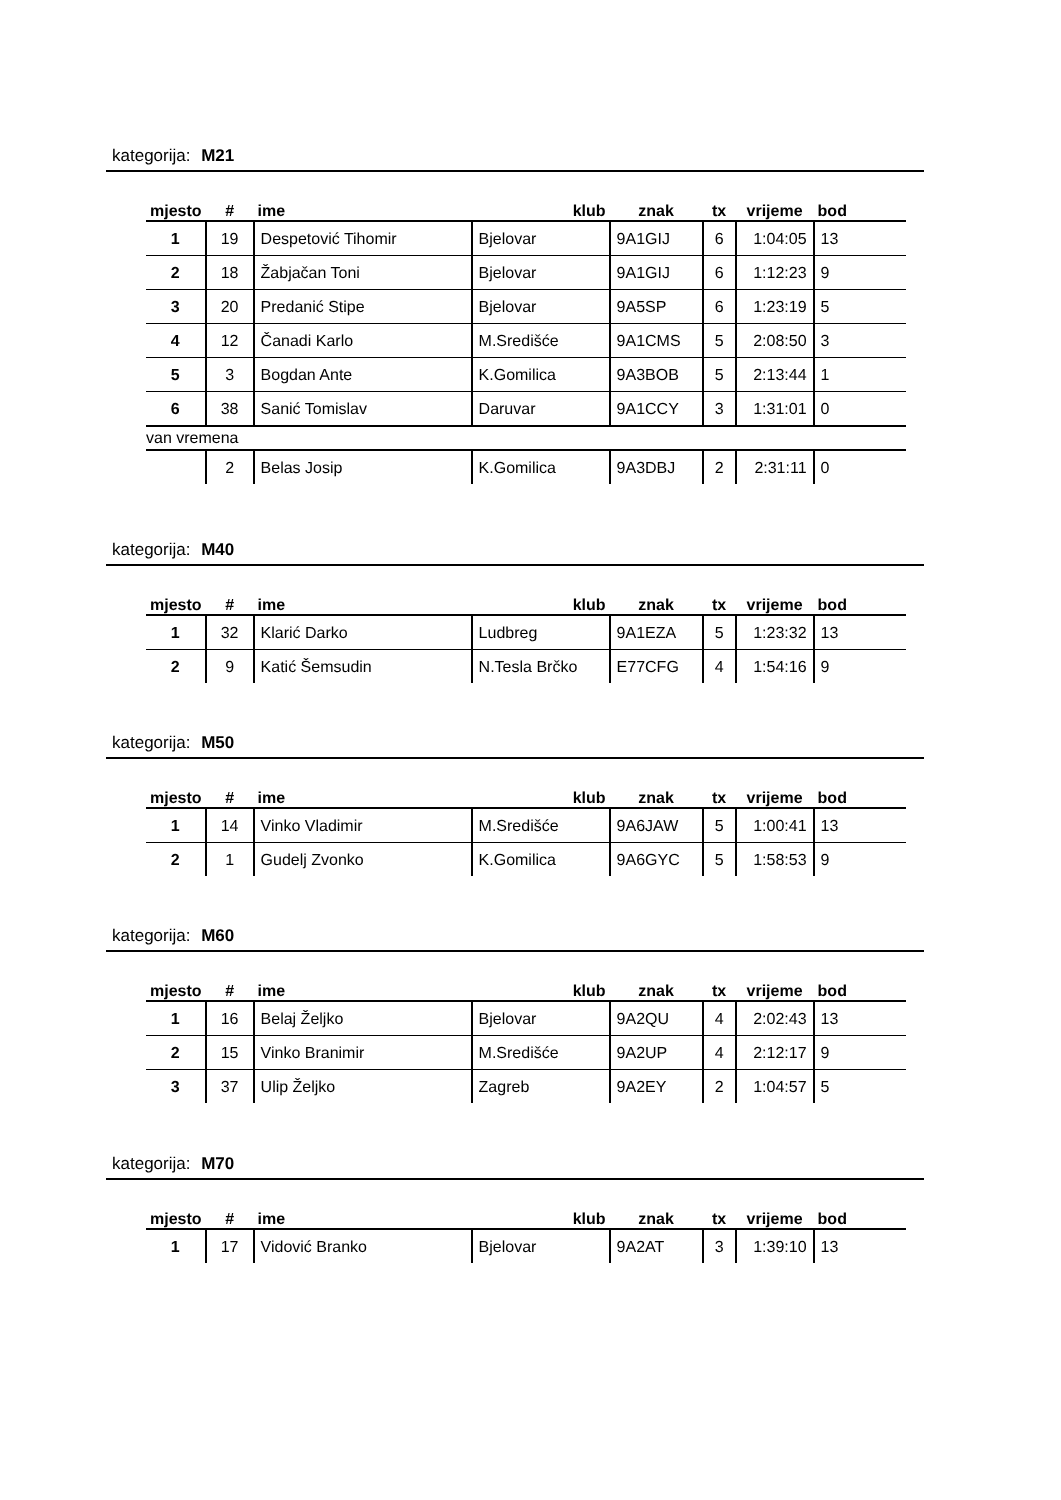kategorija: M21
| mjesto | # | ime | klub | znak | tx | vrijeme | bod |
| --- | --- | --- | --- | --- | --- | --- | --- |
| 1 | 19 | Despetović Tihomir | Bjelovar | 9A1GIJ | 6 | 1:04:05 | 13 |
| 2 | 18 | Žabjačan Toni | Bjelovar | 9A1GIJ | 6 | 1:12:23 | 9 |
| 3 | 20 | Predanić Stipe | Bjelovar | 9A5SP | 6 | 1:23:19 | 5 |
| 4 | 12 | Čanadi Karlo | M.Središće | 9A1CMS | 5 | 2:08:50 | 3 |
| 5 | 3 | Bogdan Ante | K.Gomilica | 9A3BOB | 5 | 2:13:44 | 1 |
| 6 | 38 | Sanić Tomislav | Daruvar | 9A1CCY | 3 | 1:31:01 | 0 |
| van vremena | | | | | | | |
| | 2 | Belas Josip | K.Gomilica | 9A3DBJ | 2 | 2:31:11 | 0 |
kategorija: M40
| mjesto | # | ime | klub | znak | tx | vrijeme | bod |
| --- | --- | --- | --- | --- | --- | --- | --- |
| 1 | 32 | Klarić Darko | Ludbreg | 9A1EZA | 5 | 1:23:32 | 13 |
| 2 | 9 | Katić Šemsudin | N.Tesla Brčko | E77CFG | 4 | 1:54:16 | 9 |
kategorija: M50
| mjesto | # | ime | klub | znak | tx | vrijeme | bod |
| --- | --- | --- | --- | --- | --- | --- | --- |
| 1 | 14 | Vinko Vladimir | M.Središće | 9A6JAW | 5 | 1:00:41 | 13 |
| 2 | 1 | Gudelj Zvonko | K.Gomilica | 9A6GYC | 5 | 1:58:53 | 9 |
kategorija: M60
| mjesto | # | ime | klub | znak | tx | vrijeme | bod |
| --- | --- | --- | --- | --- | --- | --- | --- |
| 1 | 16 | Belaj Željko | Bjelovar | 9A2QU | 4 | 2:02:43 | 13 |
| 2 | 15 | Vinko Branimir | M.Središće | 9A2UP | 4 | 2:12:17 | 9 |
| 3 | 37 | Ulip Željko | Zagreb | 9A2EY | 2 | 1:04:57 | 5 |
kategorija: M70
| mjesto | # | ime | klub | znak | tx | vrijeme | bod |
| --- | --- | --- | --- | --- | --- | --- | --- |
| 1 | 17 | Vidović Branko | Bjelovar | 9A2AT | 3 | 1:39:10 | 13 |